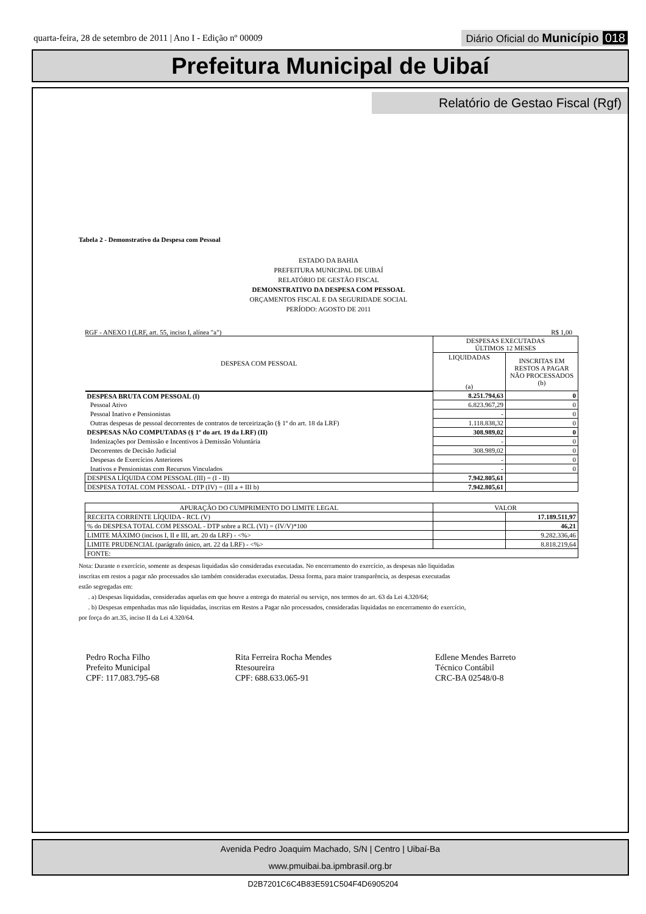quarta-feira, 28 de setembro de 2011 | Ano I - Edição nº 00009
Diário Oficial do Município 018
Prefeitura Municipal de Uibaí
Relatório de Gestao Fiscal (Rgf)
Tabela 2 - Demonstrativo da Despesa com Pessoal
ESTADO DA BAHIA
PREFEITURA MUNICIPAL DE UIBAÍ
RELATÓRIO DE GESTÃO FISCAL
DEMONSTRATIVO DA DESPESA COM PESSOAL
ORÇAMENTOS FISCAL E DA SEGURIDADE SOCIAL
PERÍODO: AGOSTO DE 2011
RGF - ANEXO I (LRF, art. 55, inciso I, alínea "a") R$ 1,00
| DESPESA COM PESSOAL | DESPESAS EXECUTADAS ÚLTIMOS 12 MESES | |
| --- | --- | --- |
| | LIQUIDADAS (a) | INSCRITAS EM RESTOS A PAGAR NÃO PROCESSADOS (b) |
| DESPESA BRUTA COM PESSOAL (I) | 8.251.794,63 | 0 |
| Pessoal Ativo | 6.823.967,29 | 0 |
| Pessoal Inativo e Pensionistas | - | 0 |
| Outras despesas de pessoal decorrentes de contratos de terceirização (§ 1º do art. 18 da LRF) | 1.118.838,32 | 0 |
| DESPESAS NÃO COMPUTADAS (§ 1º do art. 19 da LRF) (II) | 308.989,02 | 0 |
| Indenizações por Demissão e Incentivos à Demissão Voluntária | - | 0 |
| Decorrentes de Decisão Judicial | 308.989,02 | 0 |
| Despesas de Exercícios Anteriores | - | 0 |
| Inativos e Pensionistas com Recursos Vinculados | - | 0 |
| DESPESA LÍQUIDA COM PESSOAL (III) = (I - II) | 7.942.805,61 | |
| DESPESA TOTAL COM PESSOAL - DTP (IV) = (III a + III b) | 7.942.805,61 | |
| APURAÇÃO DO CUMPRIMENTO DO LIMITE LEGAL | VALOR | |
| RECEITA CORRENTE LÍQUIDA - RCL (V) | | 17.189.511,97 |
| % do DESPESA TOTAL COM PESSOAL - DTP sobre a RCL (VI) = (IV/V)*100 | | 46,21 |
| LIMITE MÁXIMO (incisos I, II e III, art. 20 da LRF) - <%> | | 9.282.336,46 |
| LIMITE PRUDENCIAL (parágrafo único, art. 22 da LRF) - <%> | | 8.818.219,64 |
| FONTE: | | |
Nota: Durante o exercício, somente as despesas liquidadas são consideradas executadas. No encerramento do exercício, as despesas não liquidadas
inscritas em restos a pagar não processados são também consideradas executadas. Dessa forma, para maior transparência, as despesas executadas
estão segregadas em:
. a) Despesas liquidadas, consideradas aquelas em que houve a entrega do material ou serviço, nos termos do art. 63 da Lei 4.320/64;
. b) Despesas empenhadas mas não liquidadas, inscritas em Restos a Pagar não processados, consideradas liquidadas no encerramento do exercício,
por força do art.35, inciso II da Lei 4.320/64.
Pedro Rocha Filho
Prefeito Municipal
CPF: 117.083.795-68
Rita Ferreira Rocha Mendes
Rtesoureira
CPF: 688.633.065-91
Edlene Mendes Barreto
Técnico Contábil
CRC-BA 02548/0-8
Avenida Pedro Joaquim Machado, S/N | Centro | Uibaí-Ba
www.pmuibai.ba.ipmbrasil.org.br
D2B7201C6C4B83E591C504F4D6905204